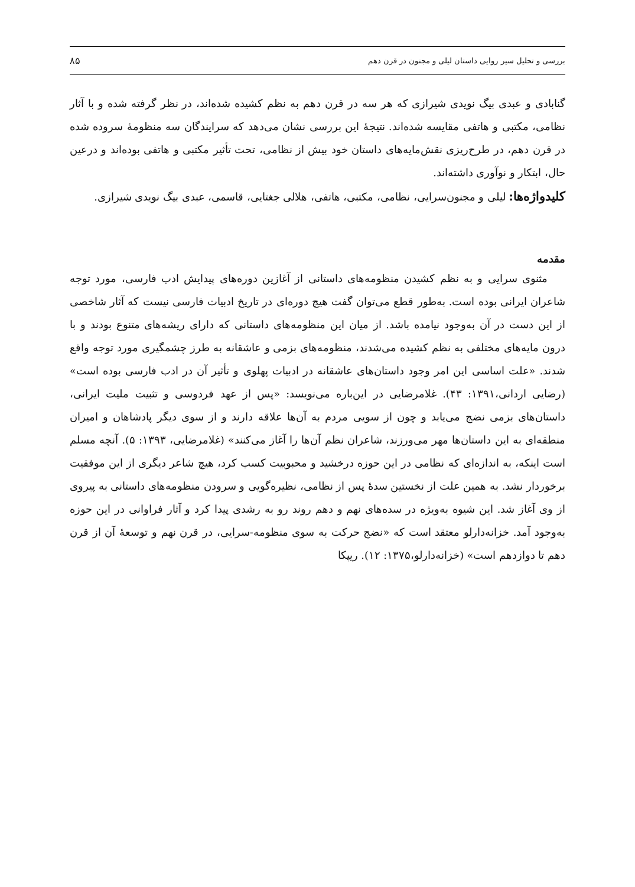بررسی و تحلیل سیر روایی داستان لیلی و مجنون در قرن دهم ۸۵
گنابادی و عبدی بیگ نویدی شیرازی که هر سه در قرن دهم به نظم کشیده شده‌اند، در نظر گرفته شده و با آثار نظامی، مکتبی و هاتفی مقایسه شده‌اند. نتیجهٔ این بررسی نشان می‌دهد که سرایندگان سه منظومهٔ سروده شده در قرن دهم، در طرح‌ریزی نقش‌مایه‌های داستان خود بیش از نظامی، تحت تأثیر مکتبی و هاتفی بوده‌اند و درعین حال، ابتکار و نوآوری داشته‌اند.
کلیدواژه‌ها: لیلی و مجنون‌سرایی، نظامی، مکتبی، هاتفی، هلالی جغتایی، قاسمی، عبدی بیگ نویدی شیرازی.
مقدمه
مثنوی سرایی و به نظم کشیدن منظومه‌های داستانی از آغازین دوره‌های پیدایش ادب فارسی، مورد توجه شاعران ایرانی بوده است. به‌طور قطع می‌توان گفت هیچ دوره‌ای در تاریخ ادبیات فارسی نیست که آثار شاخصی از این دست در آن به‌وجود نیامده باشد. از میان این منظومه‌های داستانی که دارای ریشه‌های متنوع بودند و با درون مایه‌های مختلفی به نظم کشیده می‌شدند، منظومه‌های بزمی و عاشقانه به طرز چشمگیری مورد توجه واقع شدند. «علت اساسی این امر وجود داستان‌های عاشقانه در ادبیات پهلوی و تأثیر آن در ادب فارسی بوده است» (رضایی اردانی،۱۳۹۱: ۴۳). غلامرضایی در این‌باره می‌نویسد: «پس از عهد فردوسی و تثبیت ملیت ایرانی، داستان‌های بزمی نضج می‌یابد و چون از سویی مردم به آن‌ها علاقه دارند و از سوی دیگر پادشاهان و امیران منطقه‌ای به این داستان‌ها مهر می‌ورزند، شاعران نظم آن‌ها را آغاز می‌کنند» (غلامرضایی، ۱۳۹۳: ۵). آنچه مسلم است اینکه، به اندازه‌ای که نظامی در این حوزه درخشید و محبوبیت کسب کرد، هیچ شاعر دیگری از این موفقیت برخوردار نشد. به همین علت از نخستین سدهٔ پس از نظامی، نظیره‌گویی و سرودن منظومه‌های داستانی به پیروی از وی آغاز شد. این شیوه به‌ویژه در سده‌های نهم و دهم روند رو به رشدی پیدا کرد و آثار فراوانی در این حوزه به‌وجود آمد. خزانه‌دارلو معتقد است که «نضج حرکت به سوی منظومه-سرایی، در قرن نهم و توسعهٔ آن از قرن دهم تا دوازدهم است» (خزانه‌دارلو،۱۳۷۵: ۱۲). ریپکا